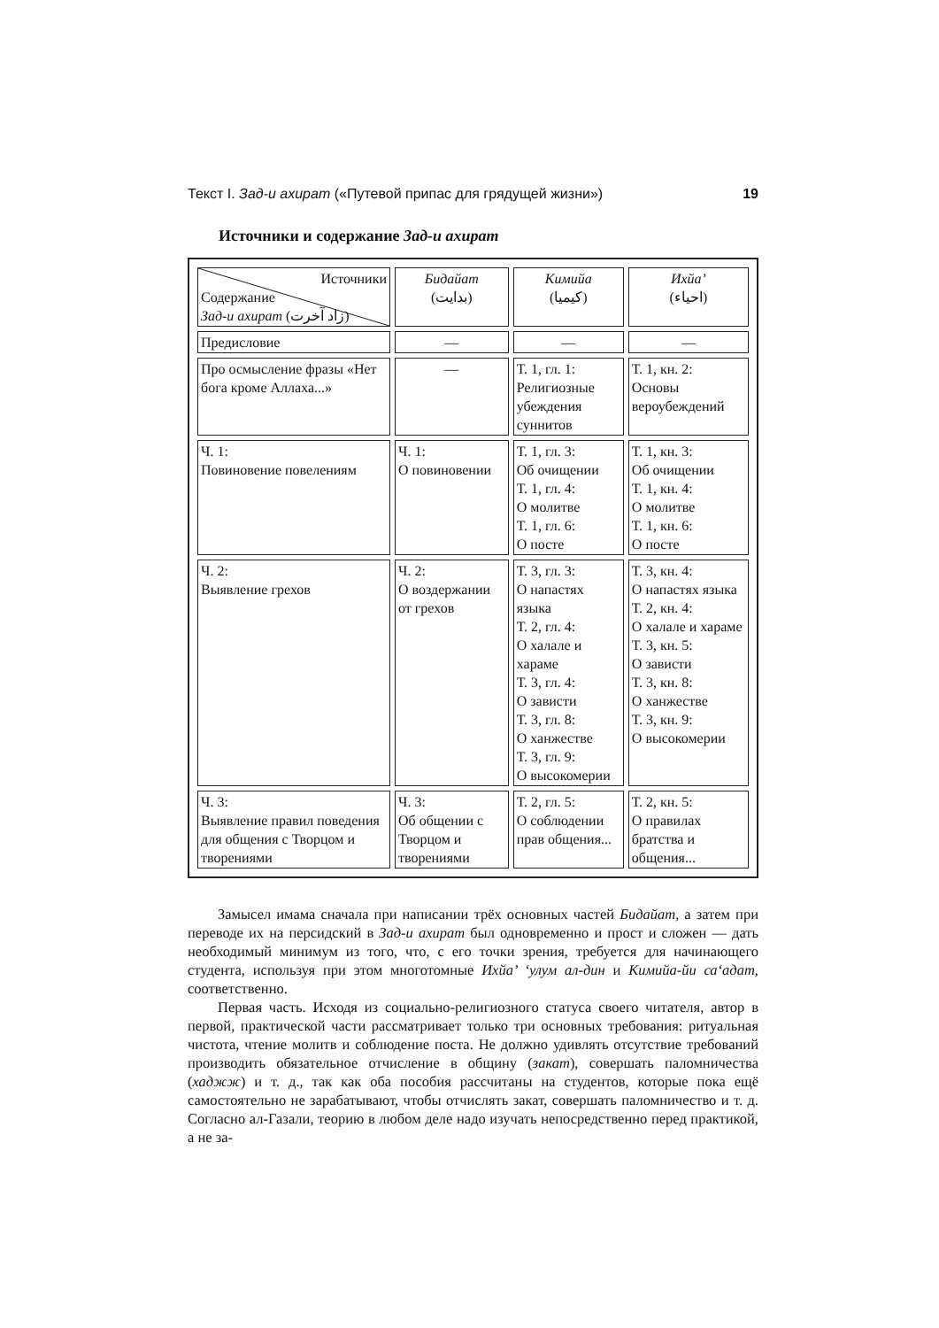Текст I. Зад-и ахират («Путевой припас для грядущей жизни») 19
Источники и содержание Зад-и ахират
| Источники Содержание Зад-и ахират (زاد آخرت) | Бидайат (بدايت) | Кимийа (کيميا) | Ихйа’ (احياء) |
| Предисловие | — | — | — |
| Про осмысление фразы «Нет бога кроме Аллаха...» | — | Т. 1, гл. 1: Религиозные убеждения суннитов | Т. 1, кн. 2: Основы вероубеждений |
| Ч. 1: Повиновение повелениям | Ч. 1: О повиновении | Т. 1, гл. 3: Об очищении Т. 1, гл. 4: О молитве Т. 1, гл. 6: О посте | Т. 1, кн. 3: Об очищении Т. 1, кн. 4: О молитве Т. 1, кн. 6: О посте |
| Ч. 2: Выявление грехов | Ч. 2: О воздержании от грехов | Т. 3, гл. 3: О напастях языка Т. 2, гл. 4: О халале и хараме Т. 3, гл. 4: О зависти Т. 3, гл. 8: О ханжестве Т. 3, гл. 9: О высокомерии | Т. 3, кн. 4: О напастях языка Т. 2, кн. 4: О халале и хараме Т. 3, кн. 5: О зависти Т. 3, кн. 8: О ханжестве Т. 3, кн. 9: О высокомерии |
| Ч. 3: Выявление правил поведения для общения с Творцом и творениями | Ч. 3: Об общении с Творцом и творениями | Т. 2, гл. 5: О соблюдении прав общения... | Т. 2, кн. 5: О правилах братства и общения... |
Замысел имама сначала при написании трёх основных частей Бидайат, а затем при переводе их на персидский в Зад-и ахират был одновременно и прост и сложен — дать необходимый минимум из того, что, с его точки зрения, требуется для начинающего студента, используя при этом многотомные Ихйа’ ‘улум ал-дин и Кимийа-йи са‘адат, соответственно.
Первая часть. Исходя из социально-религиозного статуса своего читателя, автор в первой, практической части рассматривает только три основных требования: ритуальная чистота, чтение молитв и соблюдение поста. Не должно удивлять отсутствие требований производить обязательное отчисление в общину (закат), совершать паломничества (хаджж) и т. д., так как оба пособия рассчитаны на студентов, которые пока ещё самостоятельно не зарабатывают, чтобы отчислять закат, совершать паломничество и т. д. Согласно ал-Газали, теорию в любом деле надо изучать непосредственно перед практикой, а не за-